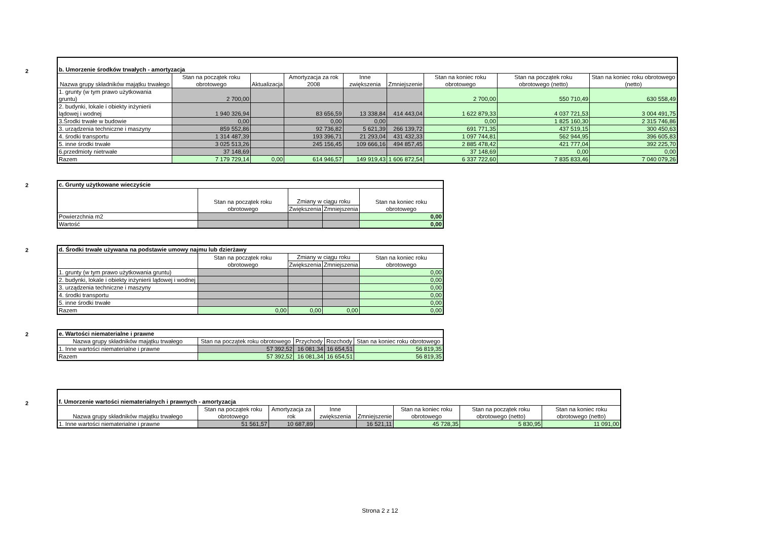2
| b. Umorzenie środków trwałych - amortyzacja | | | | | | | | |
| --- | --- | --- | --- | --- | --- | --- | --- | --- |
| Nazwa grupy składników majątku trwałego | Stan na początek roku obrotowego | Aktualizacja | Amortyzacja za rok 2008 | Inne zwiększenia | Zmniejszenie | Stan na koniec roku obrotowego | Stan na początek roku obrotowego (netto) | Stan na koniec roku obrotowego (netto) |
| 1. grunty (w tym prawo użytkowania gruntu) | 2 700,00 | | | | | 2 700,00 | 550 710,49 | 630 558,49 |
| 2. budynki, lokale i obiekty inżynierii lądowej i wodnej | 1 940 326,94 | | 83 656,59 | 13 338,84 | 414 443,04 | 1 622 879,33 | 4 037 721,53 | 3 004 491,75 |
| 3.Środki trwałe w budowie | 0,00 | | 0,00 | 0,00 | | 0,00 | 1 825 160,30 | 2 315 746,86 |
| 3. urządzenia techniczne i maszyny | 859 552,86 | | 92 736,82 | 5 621,39 | 266 139,72 | 691 771,35 | 437 519,15 | 300 450,63 |
| 4. środki transportu | 1 314 487,39 | | 193 396,71 | 21 293,04 | 431 432,33 | 1 097 744,81 | 562 944,95 | 396 605,83 |
| 5. inne środki trwałe | 3 025 513,26 | | 245 156,45 | 109 666,16 | 494 857,45 | 2 885 478,42 | 421 777,04 | 392 225,70 |
| 6.przedmioty nietrwałe | 37 148,69 | | | | | 37 148,69 | 0,00 | 0,00 |
| Razem | 7 179 729,14 | 0,00 | 614 946,57 | 149 919,43 | 1 606 872,54 | 6 337 722,60 | 7 835 833,46 | 7 040 079,26 |
2
| c. Grunty użytkowane wieczyście | | | | |
| --- | --- | --- | --- | --- |
| | Stan na początek roku obrotowego | Zmiany w ciągu roku | | Stan na koniec roku obrotowego |
| | | Zwiększenia | Zmniejszenia | |
| Powierzchnia m2 | | | | 0,00 |
| Wartość | | | | 0,00 |
2
| d. Środki trwałe używana na podstawie umowy najmu lub dzierżawy | | | | |
| --- | --- | --- | --- | --- |
| | Stan na początek roku obrotowego | Zmiany w ciągu roku | | Stan na koniec roku obrotowego |
| | | Zwiększenia | Zmniejszenia | |
| 1. grunty (w tym prawo użytkowania gruntu) | | | | 0,00 |
| 2. budynki, lokale i obiekty inżynierii lądowej i wodnej | | | | 0,00 |
| 3. urządzenia techniczne i maszyny | | | | 0,00 |
| 4. środki transportu | | | | 0,00 |
| 5. inne środki trwałe | | | | 0,00 |
| Razem | 0,00 | 0,00 | 0,00 | 0,00 |
2
| e. Wartości niematerialne i prawne | | | | |
| --- | --- | --- | --- | --- |
| Nazwa grupy składników majątku trwałego | Stan na początek roku obrotowego | Przychody | Rozchody | Stan na koniec roku obrotowego |
| 1. Inne wartości niematerialne i prawne | 57 392,52 | 16 081,34 | 16 654,51 | 56 819,35 |
| Razem | 57 392,52 | 16 081,34 | 16 654,51 | 56 819,35 |
2
| f. Umorzenie wartości niematerialnych i prawnych - amortyzacja | | | | | | | |
| --- | --- | --- | --- | --- | --- | --- | --- |
| Nazwa grupy składników majątku trwałego | Stan na początek roku obrotowego | Amortyzacja za rok | Inne zwiększenia | Zmniejszenie | Stan na koniec roku obrotowego | Stan na początek roku obrotowego (netto) | Stan na koniec roku obrotowego (netto) |
| 1. Inne wartości niematerialne i prawne | 51 561,57 | 10 687,89 | | 16 521,11 | 45 728,35 | 5 830,95 | 11 091,00 |
Strona 2 z 12